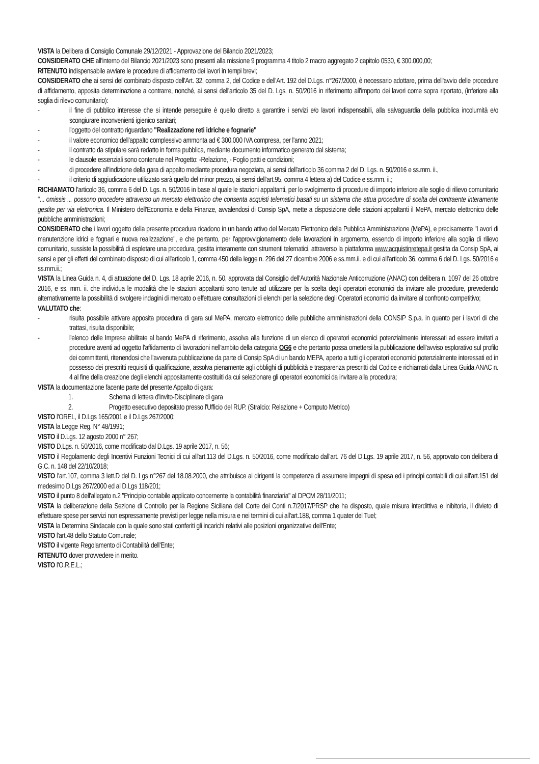VISTA la Delibera di Consiglio Comunale 29/12/2021 - Approvazione del Bilancio 2021/2023;
CONSIDERATO CHE all'interno del Bilancio 2021/2023 sono presenti alla missione 9 programma 4 titolo 2 macro aggregato 2 capitolo 0530, € 300.000,00;
RITENUTO indispensabile avviare le procedure di affidamento dei lavori in tempi brevi;
CONSIDERATO che ai sensi del combinato disposto dell'Art. 32, comma 2, del Codice e dell'Art. 192 del D.Lgs. n°267/2000, è necessario adottare, prima dell'avvio delle procedure di affidamento, apposita determinazione a contrarre, nonché, ai sensi dell'articolo 35 del D. Lgs. n. 50/2016 in riferimento all'importo dei lavori come sopra riportato, (inferiore alla soglia di rilevo comunitario):
- il fine di pubblico interesse che si intende perseguire è quello diretto a garantire i servizi e/o lavori indispensabili, alla salvaguardia della pubblica incolumità e/o scongiurare inconvenienti igienico sanitari;
- l'oggetto del contratto riguardano "Realizzazione reti idriche e fognarie"
- il valore economico dell'appalto complessivo ammonta ad € 300.000 IVA compresa, per l'anno 2021;
- il contratto da stipulare sarà redatto in forma pubblica, mediante documento informatico generato dal sistema;
- le clausole essenziali sono contenute nel Progetto: -Relazione, - Foglio patti e condizioni;
- di procedere all'indizione della gara di appalto mediante procedura negoziata, ai sensi dell'articolo 36 comma 2 del D. Lgs. n. 50/2016 e ss.mm. ii.,
- il criterio di aggiudicazione utilizzato sarà quello del minor prezzo, ai sensi dell'art.95, comma 4 lettera a) del Codice e ss.mm. ii.;
RICHIAMATO l'articolo 36, comma 6 del D. Lgs. n. 50/2016 in base al quale le stazioni appaltanti, per lo svolgimento di procedure di importo inferiore alle soglie di rilievo comunitario "... omissis ... possono procedere attraverso un mercato elettronico che consenta acquisti telematici basati su un sistema che attua procedure di scelta del contraente interamente gestite per via elettronica. Il Ministero dell'Economia e della Finanze, avvalendosi di Consip SpA, mette a disposizione delle stazioni appaltanti il MePA, mercato elettronico delle pubbliche amministrazioni;
CONSIDERATO che i lavori oggetto della presente procedura ricadono in un bando attivo del Mercato Elettronico della Pubblica Amministrazione (MePA), e precisamente "Lavori di manutenzione idrici e fognari e nuova realizzazione", e che pertanto, per l'approvvigionamento delle lavorazioni in argomento, essendo di importo inferiore alla soglia di rilievo comunitario, sussiste la possibilità di espletare una procedura, gestita interamente con strumenti telematici, attraverso la piattaforma www.acquistinretepa.it gestita da Consip SpA, ai sensi e per gli effetti del combinato disposto di cui all'articolo 1, comma 450 della legge n. 296 del 27 dicembre 2006 e ss.mm.ii. e di cui all'articolo 36, comma 6 del D. Lgs. 50/2016 e ss.mm.ii.;
VISTA la Linea Guida n. 4, di attuazione del D. Lgs. 18 aprile 2016, n. 50, approvata dal Consiglio dell'Autorità Nazionale Anticorruzione (ANAC) con delibera n. 1097 del 26 ottobre 2016, e ss. mm. ii. che individua le modalità che le stazioni appaltanti sono tenute ad utilizzare per la scelta degli operatori economici da invitare alle procedure, prevedendo alternativamente la possibilità di svolgere indagini di mercato o effettuare consultazioni di elenchi per la selezione degli Operatori economici da invitare al confronto competitivo;
VALUTATO che:
- risulta possibile attivare apposita procedura di gara sul MePA, mercato elettronico delle pubbliche amministrazioni della CONSIP S.p.a. in quanto per i lavori di che trattasi, risulta disponibile;
- l'elenco delle Imprese abilitate al bando MePA di riferimento, assolva alla funzione di un elenco di operatori economici potenzialmente interessati ad essere invitati a procedure aventi ad oggetto l'affidamento di lavorazioni nell'ambito della categoria OG6 e che pertanto possa omettersi la pubblicazione dell'avviso esplorativo sul profilo dei committenti, ritenendosi che l'avvenuta pubblicazione da parte di Consip SpA di un bando MEPA, aperto a tutti gli operatori economici potenzialmente interessati ed in possesso dei prescritti requisiti di qualificazione, assolva pienamente agli obblighi di pubblicità e trasparenza prescritti dal Codice e richiamati dalla Linea Guida ANAC n. 4 al fine della creazione degli elenchi appositamente costituiti da cui selezionare gli operatori economici da invitare alla procedura;
VISTA la documentazione facente parte del presente Appalto di gara:
1. Schema di lettera d'invito-Disciplinare di gara
2. Progetto esecutivo depositato presso l'Ufficio del RUP. (Stralcio: Relazione + Computo Metrico)
VISTO l'OREL, il D.Lgs 165/2001 e il D.Lgs 267/2000;
VISTA la Legge Reg. N° 48/1991;
VISTO il D.Lgs. 12 agosto 2000 n° 267;
VISTO D.Lgs. n. 50/2016, come modificato dal D.Lgs. 19 aprile 2017, n. 56;
VISTO il Regolamento degli Incentivi Funzioni Tecnici di cui all'art.113 del D.Lgs. n. 50/2016, come modificato dall'art. 76 del D.Lgs. 19 aprile 2017, n. 56, approvato con delibera di G.C. n. 148 del 22/10/2018;
VISTO l'art.107, comma 3 lett.D del D. Lgs n°267 del 18.08.2000, che attribuisce ai dirigenti la competenza di assumere impegni di spesa ed i principi contabili di cui all'art.151 del medesimo D.Lgs 267/2000 ed al D.Lgs 118/201;
VISTO il punto 8 dell'allegato n.2 "Principio contabile applicato concernente la contabilità finanziaria" al DPCM 28/11/2011;
VISTA la deliberazione della Sezione di Controllo per la Regione Siciliana dell Corte dei Conti n.7/2017/PRSP che ha disposto, quale misura interdittiva e inibitoria, il divieto di effettuare spese per servizi non espressamente previsti per legge nella misura e nei termini di cui all'art.188, comma 1 quater del Tuel;
VISTA la Determina Sindacale con la quale sono stati conferiti gli incarichi relativi alle posizioni organizzative dell'Ente;
VISTO l'art.48 dello Statuto Comunale;
VISTO il vigente Regolamento di Contabilità dell'Ente;
RITENUTO dover provvedere in merito.
VISTO l'O.R.E.L.;